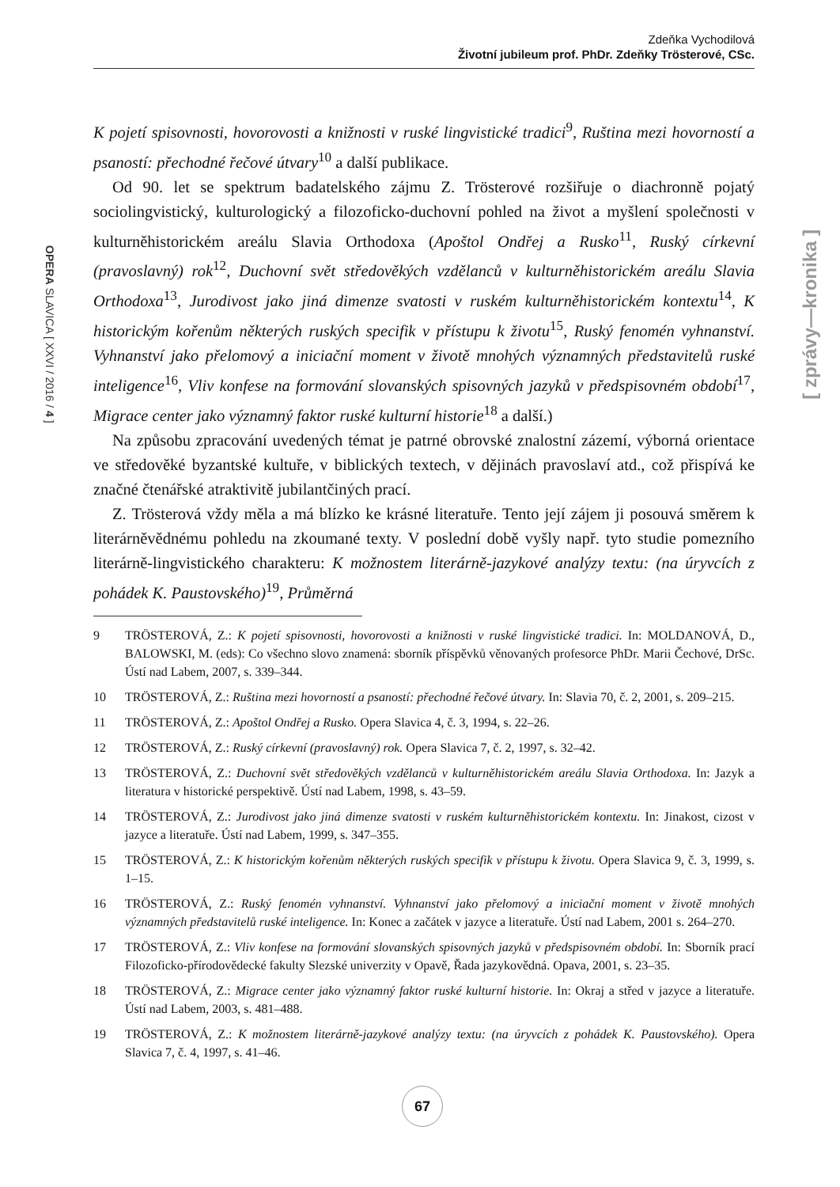Zdeňka Vychodilová
Životní jubileum prof. PhDr. Zdeňky Trösterové, CSc.
OPERA SLAVICA [ XXVI / 2016 / 4 ]
[ zprávy—kronika ]
K pojetí spisovnosti, hovorovosti a knižnosti v ruské lingvistické tradici<sup>9</sup>, Ruština mezi hovorností a psaností: přechodné řečové útvary<sup>10</sup> a další publikace.
Od 90. let se spektrum badatelského zájmu Z. Trösterové rozšiřuje o diachronně pojatý sociolingvistický, kulturologický a filozoficko-duchovní pohled na život a myšlení společnosti v kulturněhistorickém areálu Slavia Orthodoxa (Apoštol Ondřej a Rusko<sup>11</sup>, Ruský církevní (pravoslavný) rok<sup>12</sup>, Duchovní svět středověkých vzdělanců v kulturněhistorickém areálu Slavia Orthodoxa<sup>13</sup>, Jurodivost jako jiná dimenze svatosti v ruském kulturněhistorickém kontextu<sup>14</sup>, K historickým kořenům některých ruských specifik v přístupu k životu<sup>15</sup>, Ruský fenomén vyhnanství. Vyhnanství jako přelomový a iniciační moment v životě mnohých významných představitelů ruské inteligence<sup>16</sup>, Vliv konfese na formování slovanských spisovných jazyků v předspisovném období<sup>17</sup>, Migrace center jako významný faktor ruské kulturní historie<sup>18</sup> a další.)
Na způsobu zpracování uvedených témat je patrné obrovské znalostní zázemí, výborná orientace ve středověké byzantské kultuře, v biblických textech, v dějinách pravoslaví atd., což přispívá ke značné čtenářské atraktivitě jubilantčiných prací.
Z. Trösterová vždy měla a má blízko ke krásné literatuře. Tento její zájem ji posouvá směrem k literárněvědnému pohledu na zkoumané texty. V poslední době vyšly např. tyto studie pomezního literárně-lingvistického charakteru: K možnostem literárně-jazykové analýzy textu: (na úryvcích z pohádek K. Paustovského)<sup>19</sup>, Průměrná
9 TRÖSTEROVÁ, Z.: K pojetí spisovnosti, hovorovosti a knižnosti v ruské lingvistické tradici. In: MOLDANOVÁ, D., BALOWSKI, M. (eds): Co všechno slovo znamená: sborník příspěvků věnovaných profesorce PhDr. Marii Čechové, DrSc. Ústí nad Labem, 2007, s. 339–344.
10 TRÖSTEROVÁ, Z.: Ruština mezi hovorností a psaností: přechodné řečové útvary. In: Slavia 70, č. 2, 2001, s. 209–215.
11 TRÖSTEROVÁ, Z.: Apoštol Ondřej a Rusko. Opera Slavica 4, č. 3, 1994, s. 22–26.
12 TRÖSTEROVÁ, Z.: Ruský církevní (pravoslavný) rok. Opera Slavica 7, č. 2, 1997, s. 32–42.
13 TRÖSTEROVÁ, Z.: Duchovní svět středověkých vzdělanců v kulturněhistorickém areálu Slavia Orthodoxa. In: Jazyk a literatura v historické perspektivě. Ústí nad Labem, 1998, s. 43–59.
14 TRÖSTEROVÁ, Z.: Jurodivost jako jiná dimenze svatosti v ruském kulturněhistorickém kontextu. In: Jinakost, cizost v jazyce a literatuře. Ústí nad Labem, 1999, s. 347–355.
15 TRÖSTEROVÁ, Z.: K historickým kořenům některých ruských specifik v přístupu k životu. Opera Slavica 9, č. 3, 1999, s. 1–15.
16 TRÖSTEROVÁ, Z.: Ruský fenomén vyhnanství. Vyhnanství jako přelomový a iniciační moment v životě mnohých významných představitelů ruské inteligence. In: Konec a začátek v jazyce a literatuře. Ústí nad Labem, 2001 s. 264–270.
17 TRÖSTEROVÁ, Z.: Vliv konfese na formování slovanských spisovných jazyků v předspisovném období. In: Sborník prací Filozoficko-přírodovědecké fakulty Slezské univerzity v Opavě, Řada jazykovědná. Opava, 2001, s. 23–35.
18 TRÖSTEROVÁ, Z.: Migrace center jako významný faktor ruské kulturní historie. In: Okraj a střed v jazyce a literatuře. Ústí nad Labem, 2003, s. 481–488.
19 TRÖSTEROVÁ, Z.: K možnostem literárně-jazykové analýzy textu: (na úryvcích z pohádek K. Paustovského). Opera Slavica 7, č. 4, 1997, s. 41–46.
67